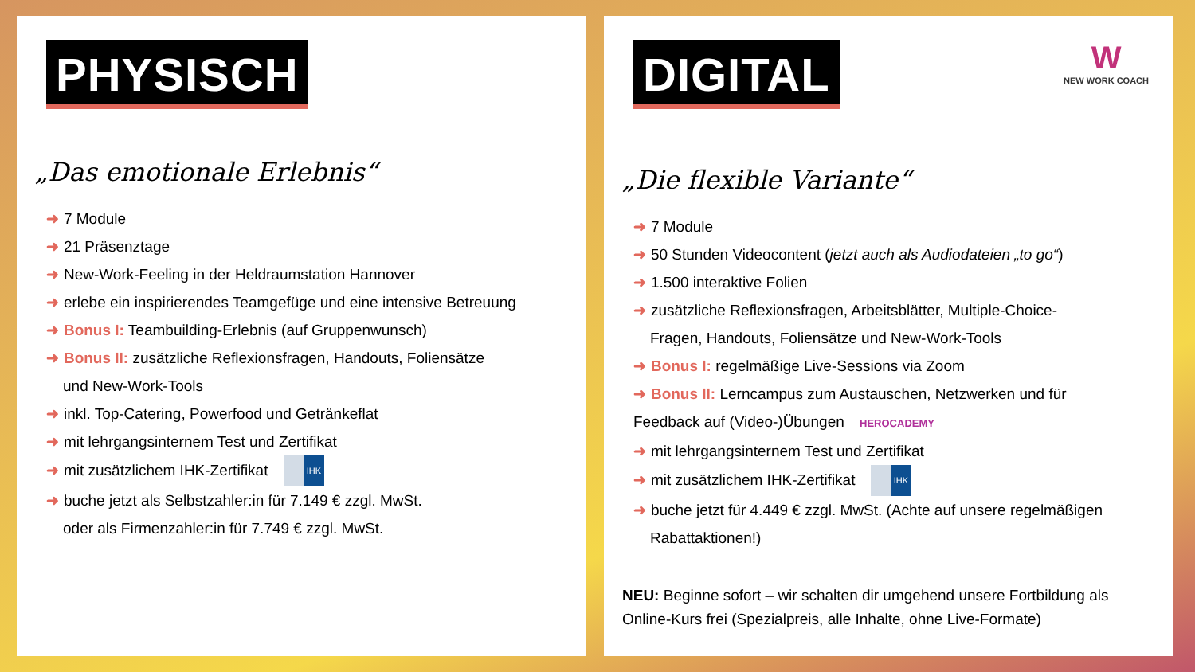PHYSISCH
„Das emotionale Erlebnis“
➜ 7 Module
➜ 21 Präsenztage
➜ New-Work-Feeling in der Heldraumstation Hannover
➜ erlebe ein inspirierendes Teamgefüge und eine intensive Betreuung
➜ Bonus I: Teambuilding-Erlebnis (auf Gruppenwunsch)
➜ Bonus II: zusätzliche Reflexionsfragen, Handouts, Foliensätze
und New-Work-Tools
➜ inkl. Top-Catering, Powerfood und Getränkeflat
➜ mit lehrgangsinternem Test und Zertifikat
➜ mit zusätzlichem IHK-Zertifikat IHK
➜ buche jetzt als Selbstzahler:in für 7.149 € zzgl. MwSt.
oder als Firmenzahler:in für 7.749 € zzgl. MwSt.
DIGITAL
W
NEW WORK COACH
„Die flexible Variante“
➜ 7 Module
➜ 50 Stunden Videocontent (jetzt auch als Audiodateien „to go“)
➜ 1.500 interaktive Folien
➜ zusätzliche Reflexionsfragen, Arbeitsblätter, Multiple-Choice-
Fragen, Handouts, Foliensätze und New-Work-Tools
➜ Bonus I: regelmäßige Live-Sessions via Zoom
➜ Bonus II: Lerncampus zum Austauschen, Netzwerken und für
Feedback auf (Video-)Übungen HEROCADEMY
➜ mit lehrgangsinternem Test und Zertifikat
➜ mit zusätzlichem IHK-Zertifikat IHK
➜ buche jetzt für 4.449 € zzgl. MwSt. (Achte auf unsere regelmäßigen
Rabattaktionen!)
NEU: Beginne sofort – wir schalten dir umgehend unsere Fortbildung als Online-Kurs frei (Spezialpreis, alle Inhalte, ohne Live-Formate)